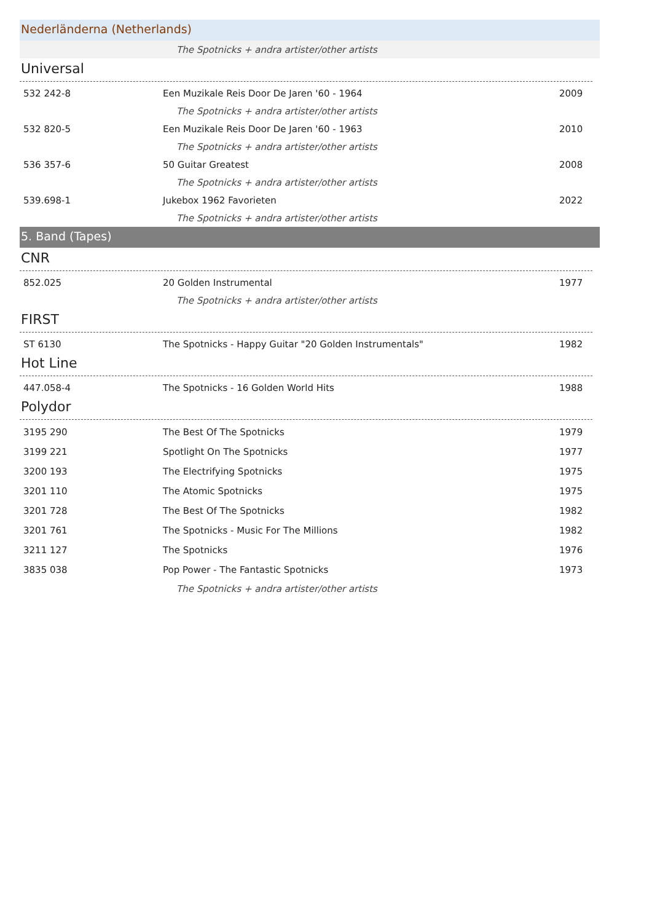Nederländerna (Netherlands)
| | The Spotnicks + andra artister/other artists | |
Universal
| 532 242-8 | Een Muzikale Reis Door De Jaren '60 - 1964 | 2009 |
| | The Spotnicks + andra artister/other artists | |
| 532 820-5 | Een Muzikale Reis Door De Jaren '60 - 1963 | 2010 |
| | The Spotnicks + andra artister/other artists | |
| 536 357-6 | 50 Guitar Greatest | 2008 |
| | The Spotnicks + andra artister/other artists | |
| 539.698-1 | Jukebox 1962 Favorieten | 2022 |
| | The Spotnicks + andra artister/other artists | |
5. Band (Tapes)
CNR
| 852.025 | 20 Golden Instrumental | 1977 |
| | The Spotnicks + andra artister/other artists | |
FIRST
| ST 6130 | The Spotnicks - Happy Guitar "20 Golden Instrumentals" | 1982 |
Hot Line
| 447.058-4 | The Spotnicks - 16 Golden World Hits | 1988 |
Polydor
| 3195 290 | The Best Of The Spotnicks | 1979 |
| 3199 221 | Spotlight On The Spotnicks | 1977 |
| 3200 193 | The Electrifying Spotnicks | 1975 |
| 3201 110 | The Atomic Spotnicks | 1975 |
| 3201 728 | The Best Of The Spotnicks | 1982 |
| 3201 761 | The Spotnicks - Music For The Millions | 1982 |
| 3211 127 | The Spotnicks | 1976 |
| 3835 038 | Pop Power - The Fantastic Spotnicks | 1973 |
| | The Spotnicks + andra artister/other artists | |